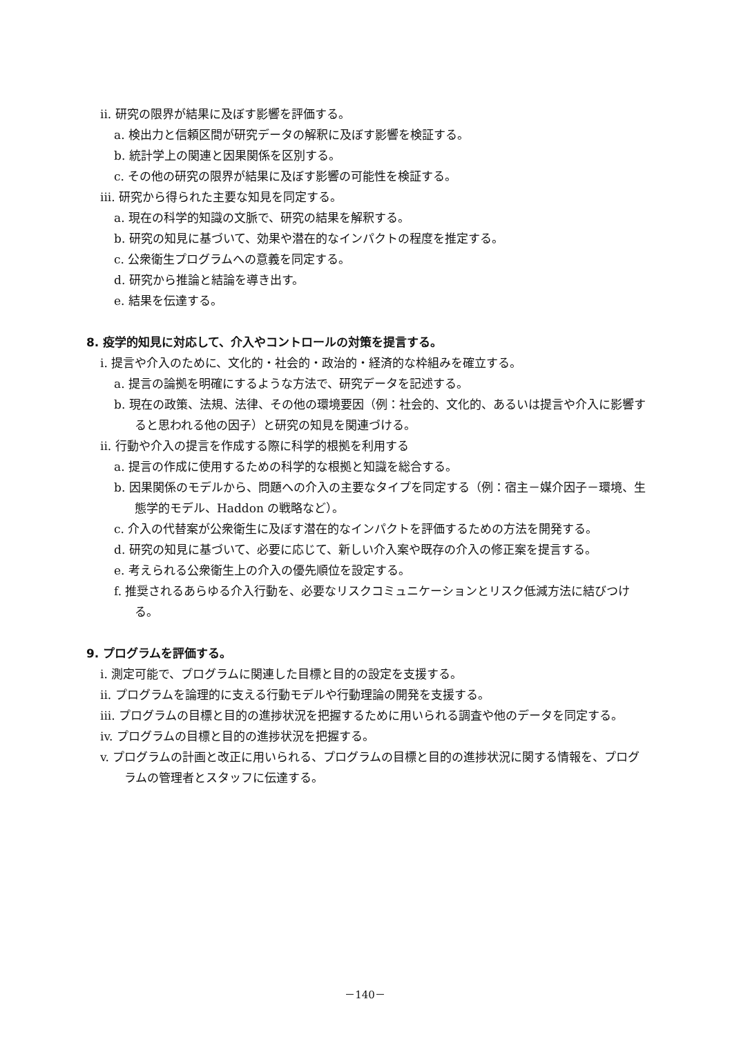ii. 研究の限界が結果に及ぼす影響を評価する。
a. 検出力と信頼区間が研究データの解釈に及ぼす影響を検証する。
b. 統計学上の関連と因果関係を区別する。
c. その他の研究の限界が結果に及ぼす影響の可能性を検証する。
iii. 研究から得られた主要な知見を同定する。
a. 現在の科学的知識の文脈で、研究の結果を解釈する。
b. 研究の知見に基づいて、効果や潜在的なインパクトの程度を推定する。
c. 公衆衛生プログラムへの意義を同定する。
d. 研究から推論と結論を導き出す。
e. 結果を伝達する。
8. 疫学的知見に対応して、介入やコントロールの対策を提言する。
i. 提言や介入のために、文化的・社会的・政治的・経済的な枠組みを確立する。
a. 提言の論拠を明確にするような方法で、研究データを記述する。
b. 現在の政策、法規、法律、その他の環境要因（例：社会的、文化的、あるいは提言や介入に影響すると思われる他の因子）と研究の知見を関連づける。
ii. 行動や介入の提言を作成する際に科学的根拠を利用する
a. 提言の作成に使用するための科学的な根拠と知識を総合する。
b. 因果関係のモデルから、問題への介入の主要なタイプを同定する（例：宿主－媒介因子－環境、生態学的モデル、Haddon の戦略など）。
c. 介入の代替案が公衆衛生に及ぼす潜在的なインパクトを評価するための方法を開発する。
d. 研究の知見に基づいて、必要に応じて、新しい介入案や既存の介入の修正案を提言する。
e. 考えられる公衆衛生上の介入の優先順位を設定する。
f. 推奨されるあらゆる介入行動を、必要なリスクコミュニケーションとリスク低減方法に結びつける。
9. プログラムを評価する。
i. 測定可能で、プログラムに関連した目標と目的の設定を支援する。
ii. プログラムを論理的に支える行動モデルや行動理論の開発を支援する。
iii. プログラムの目標と目的の進捗状況を把握するために用いられる調査や他のデータを同定する。
iv. プログラムの目標と目的の進捗状況を把握する。
v. プログラムの計画と改正に用いられる、プログラムの目標と目的の進捗状況に関する情報を、プログラムの管理者とスタッフに伝達する。
－140－